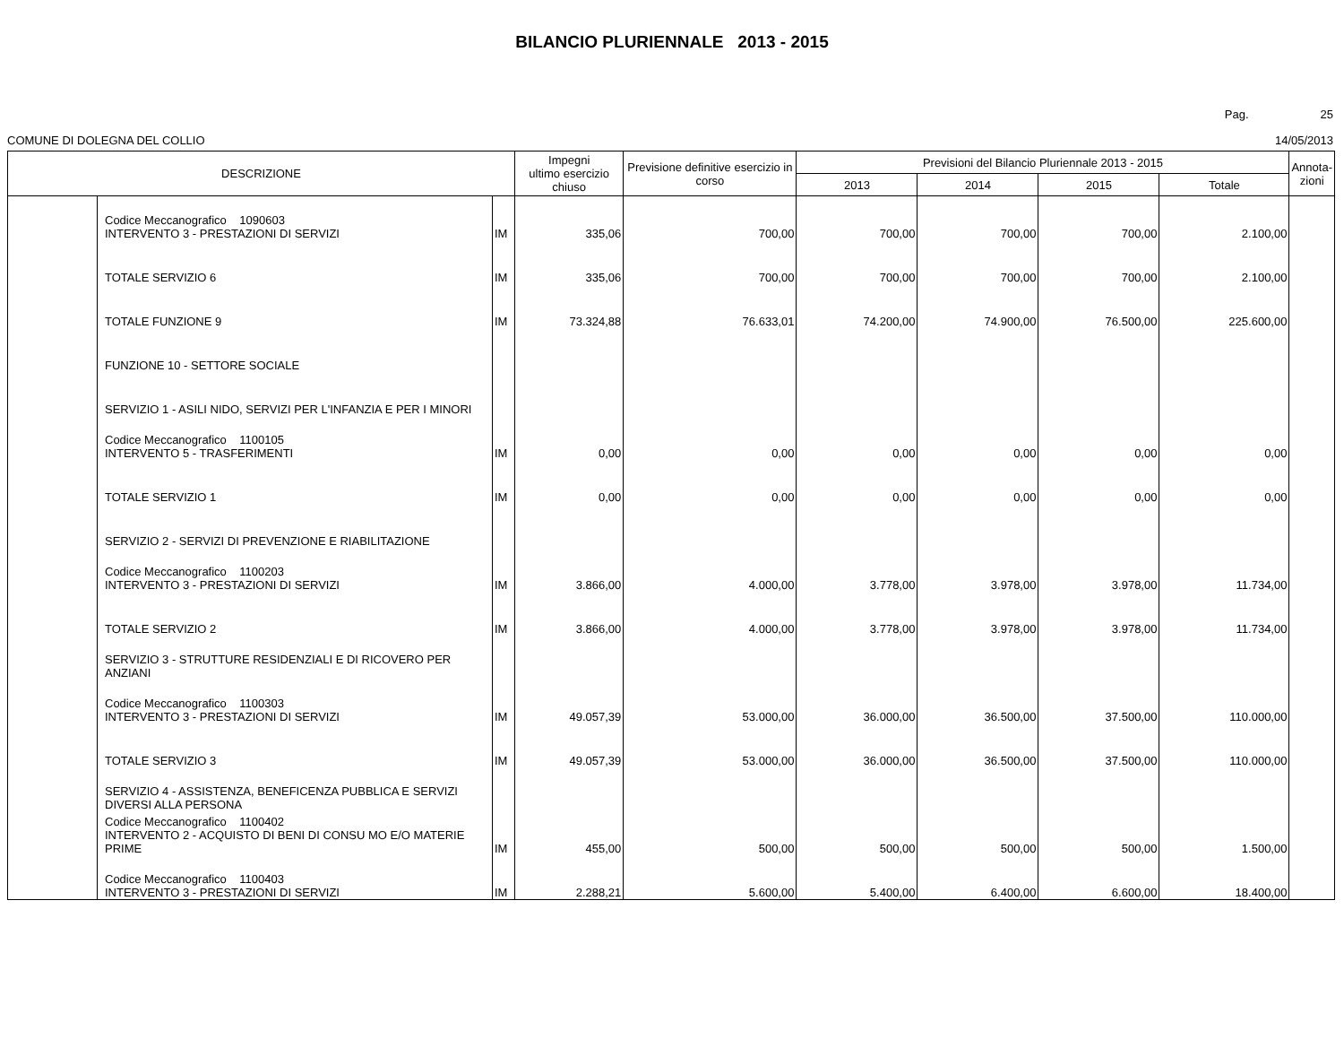BILANCIO PLURIENNALE 2013 - 2015
Pag. 25
COMUNE DI DOLEGNA DEL COLLIO 14/05/2013
| DESCRIZIONE | | | Impegni ultimo esercizio chiuso | Previsione definitive esercizio in corso | Previsioni del Bilancio Pluriennale 2013 - 2015 | | | | Annota- zioni |
| --- | --- | --- | --- | --- | --- | --- | --- | --- | --- |
| | | | | | 2013 | 2014 | 2015 | Totale | |
| | Codice Meccanografico 1090603 INTERVENTO 3 - PRESTAZIONI DI SERVIZI | IM | 335,06 | 700,00 | 700,00 | 700,00 | 700,00 | 2.100,00 | |
| | TOTALE SERVIZIO 6 | IM | 335,06 | 700,00 | 700,00 | 700,00 | 700,00 | 2.100,00 | |
| | TOTALE FUNZIONE 9 | IM | 73.324,88 | 76.633,01 | 74.200,00 | 74.900,00 | 76.500,00 | 225.600,00 | |
| | FUNZIONE 10 - SETTORE SOCIALE | | | | | | | | |
| | SERVIZIO 1 - ASILI NIDO, SERVIZI PER L'INFANZIA E PER I MINORI | | | | | | | | |
| | Codice Meccanografico 1100105 INTERVENTO 5 - TRASFERIMENTI | IM | 0,00 | 0,00 | 0,00 | 0,00 | 0,00 | 0,00 | |
| | TOTALE SERVIZIO 1 | IM | 0,00 | 0,00 | 0,00 | 0,00 | 0,00 | 0,00 | |
| | SERVIZIO 2 - SERVIZI DI PREVENZIONE E RIABILITAZIONE | | | | | | | | |
| | Codice Meccanografico 1100203 INTERVENTO 3 - PRESTAZIONI DI SERVIZI | IM | 3.866,00 | 4.000,00 | 3.778,00 | 3.978,00 | 3.978,00 | 11.734,00 | |
| | TOTALE SERVIZIO 2 | IM | 3.866,00 | 4.000,00 | 3.778,00 | 3.978,00 | 3.978,00 | 11.734,00 | |
| | SERVIZIO 3 - STRUTTURE RESIDENZIALI E DI RICOVERO PER ANZIANI | | | | | | | | |
| | Codice Meccanografico 1100303 INTERVENTO 3 - PRESTAZIONI DI SERVIZI | IM | 49.057,39 | 53.000,00 | 36.000,00 | 36.500,00 | 37.500,00 | 110.000,00 | |
| | TOTALE SERVIZIO 3 | IM | 49.057,39 | 53.000,00 | 36.000,00 | 36.500,00 | 37.500,00 | 110.000,00 | |
| | SERVIZIO 4 - ASSISTENZA, BENEFICENZA PUBBLICA E SERVIZI DIVERSI ALLA PERSONA | | | | | | | | |
| | Codice Meccanografico 1100402 INTERVENTO 2 - ACQUISTO DI BENI DI CONSU MO E/O MATERIE PRIME | IM | 455,00 | 500,00 | 500,00 | 500,00 | 500,00 | 1.500,00 | |
| | Codice Meccanografico 1100403 INTERVENTO 3 - PRESTAZIONI DI SERVIZI | IM | 2.288,21 | 5.600,00 | 5.400,00 | 6.400,00 | 6.600,00 | 18.400,00 | |